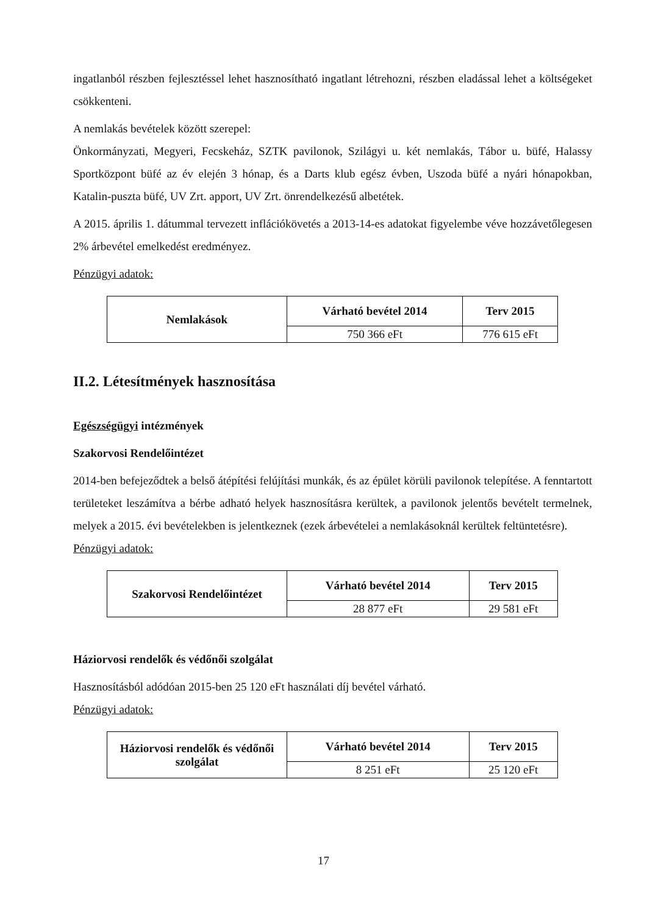ingatlanból részben fejlesztéssel lehet hasznosítható ingatlant létrehozni, részben eladással lehet a költségeket csökkenteni.
A nemlakás bevételek között szerepel:
Önkormányzati, Megyeri, Fecskeház, SZTK pavilonok, Szilágyi u. két nemlakás, Tábor u. büfé, Halassy Sportközpont büfé az év elején 3 hónap, és a Darts klub egész évben, Uszoda büfé a nyári hónapokban, Katalin-puszta büfé, UV Zrt. apport, UV Zrt. önrendelkezésű albetétek.
A 2015. április 1. dátummal tervezett inflációkövetés a 2013-14-es adatokat figyelembe véve hozzávetőlegesen 2% árbevétel emelkedést eredményez.
Pénzügyi adatok:
| Nemlakások | Várható bevétel 2014 | Terv 2015 |
| --- | --- | --- |
| | 750 366 eFt | 776 615 eFt |
II.2. Létesítmények hasznosítása
Egészségügyi intézmények
Szakorvosi Rendelőintézet
2014-ben befejeződtek a belső átépítési felújítási munkák, és az épület körüli pavilonok telepítése. A fenntartott területeket leszámítva a bérbe adható helyek hasznosításra kerültek, a pavilonok jelentős bevételt termelnek, melyek a 2015. évi bevételekben is jelentkeznek (ezek árbevételei a nemlakásoknál kerültek feltüntetésre).
Pénzügyi adatok:
| Szakorvosi Rendelőintézet | Várható bevétel 2014 | Terv 2015 |
| --- | --- | --- |
| | 28 877 eFt | 29 581 eFt |
Háziorvosi rendelők és védőnői szolgálat
Hasznosításból adódóan 2015-ben 25 120 eFt használati díj bevétel várható.
Pénzügyi adatok:
| Háziorvosi rendelők és védőnői szolgálat | Várható bevétel 2014 | Terv 2015 |
| --- | --- | --- |
| | 8 251 eFt | 25 120 eFt |
17